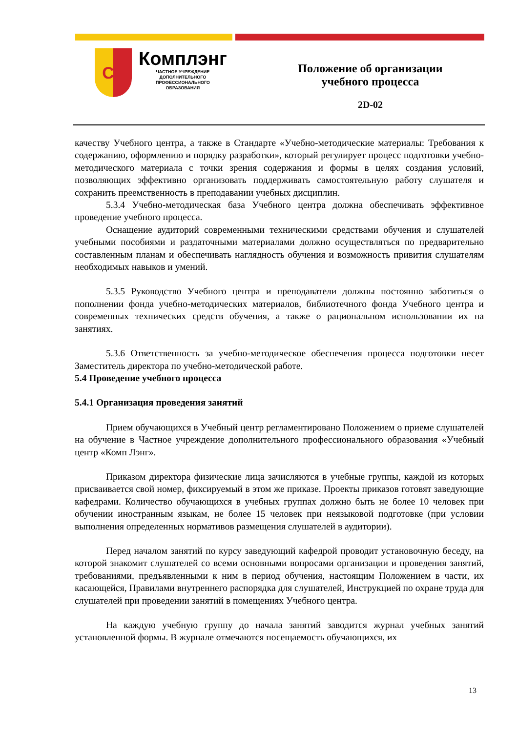CL
Комплэнг
ЧАСТНОЕ УЧРЕЖДЕНИЕ
ДОПОЛНИТЕЛЬНОГО
ПРОФЕССИОНАЛЬНОГО
ОБРАЗОВАНИЯ
Положение об организации
учебного процесса
2D-02
качеству Учебного центра, а также в Стандарте «Учебно-методические материалы: Требования к содержанию, оформлению и порядку разработки», который регулирует процесс подготовки учебно-методического материала с точки зрения содержания и формы в целях создания условий, позволяющих эффективно организовать поддерживать самостоятельную работу слушателя и сохранить преемственность в преподавании учебных дисциплин.
5.3.4 Учебно-методическая база Учебного центра должна обеспечивать эффективное проведение учебного процесса.
Оснащение аудиторий современными техническими средствами обучения и слушателей учебными пособиями и раздаточными материалами должно осуществляться по предварительно составленным планам и обеспечивать наглядность обучения и возможность привития слушателям необходимых навыков и умений.
5.3.5 Руководство Учебного центра и преподаватели должны постоянно заботиться о пополнении фонда учебно-методических материалов, библиотечного фонда Учебного центра и современных технических средств обучения, а также о рациональном использовании их на занятиях.
5.3.6 Ответственность за учебно-методическое обеспечения процесса подготовки несет Заместитель директора по учебно-методической работе.
5.4 Проведение учебного процесса
5.4.1 Организация проведения занятий
Прием обучающихся в Учебный центр регламентировано Положением о приеме слушателей на обучение в Частное учреждение дополнительного профессионального образования «Учебный центр «Комп Лэнг».
Приказом директора физические лица зачисляются в учебные группы, каждой из которых присваивается свой номер, фиксируемый в этом же приказе. Проекты приказов готовят заведующие кафедрами. Количество обучающихся в учебных группах должно быть не более 10 человек при обучении иностранным языкам, не более 15 человек при неязыковой подготовке (при условии выполнения определенных нормативов размещения слушателей в аудитории).
Перед началом занятий по курсу заведующий кафедрой проводит установочную беседу, на которой знакомит слушателей со всеми основными вопросами организации и проведения занятий, требованиями, предъявленными к ним в период обучения, настоящим Положением в части, их касающейся, Правилами внутреннего распорядка для слушателей, Инструкцией по охране труда для слушателей при проведении занятий в помещениях Учебного центра.
На каждую учебную группу до начала занятий заводится журнал учебных занятий установленной формы. В журнале отмечаются посещаемость обучающихся, их
13